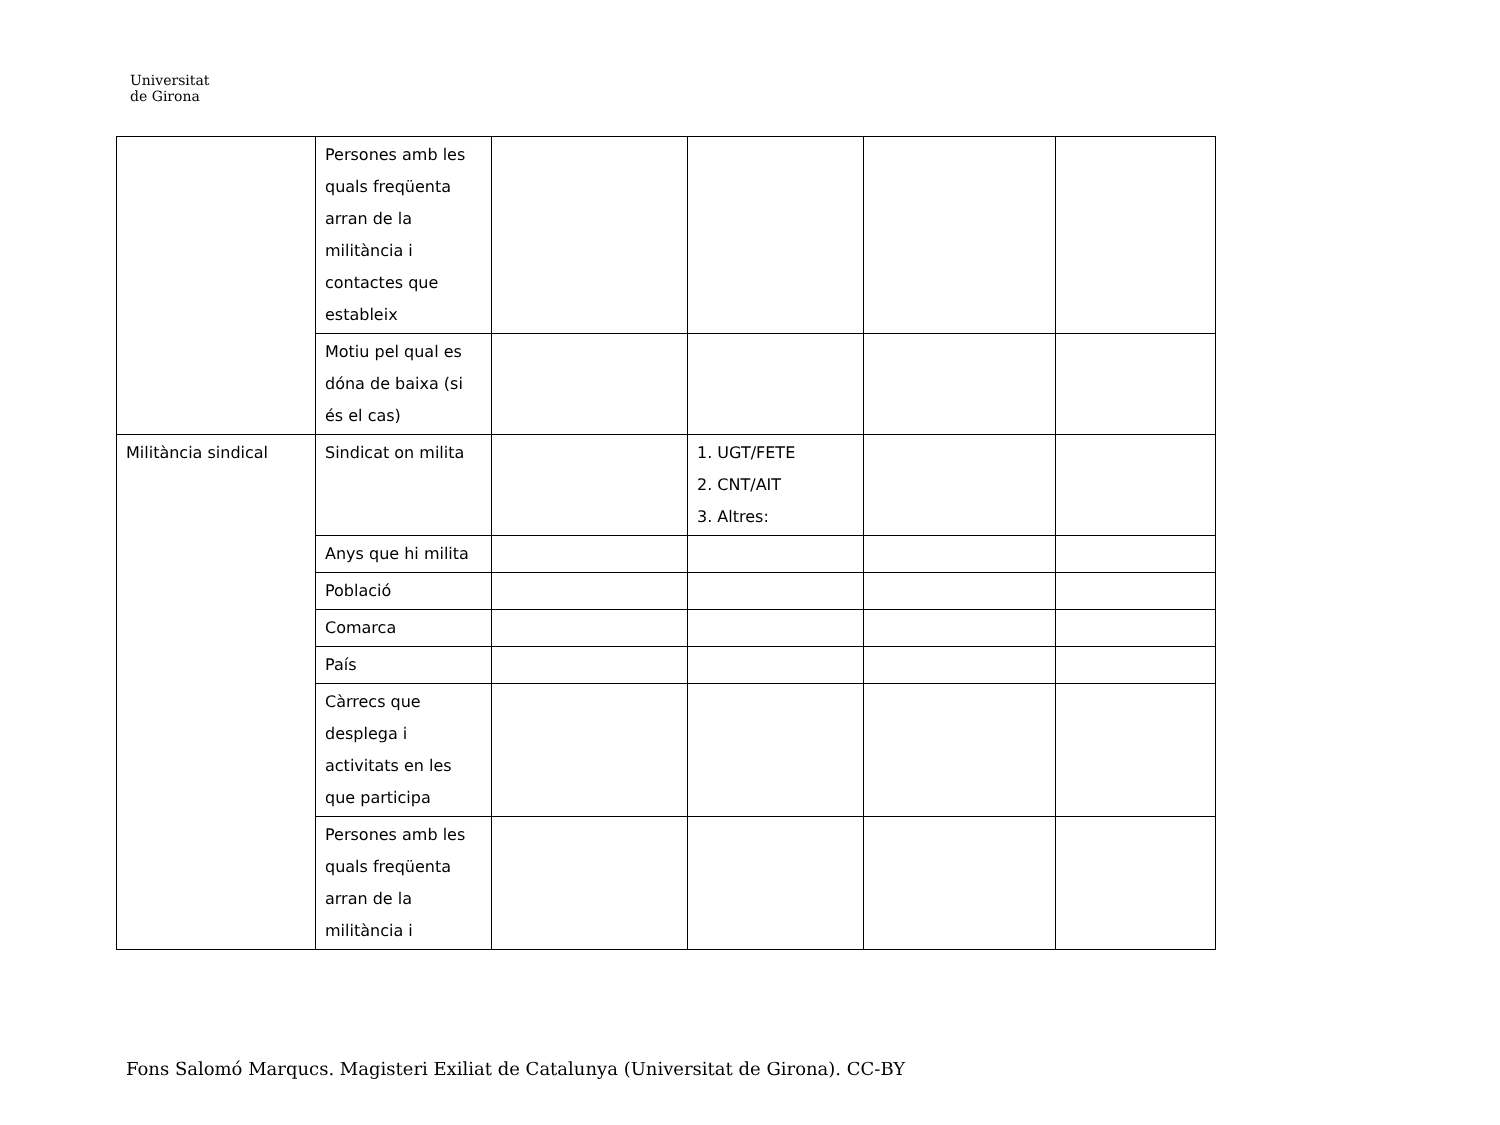Universitat
de Girona
| | Persones amb les quals freqüenta arran de la militància i contactes que estableix | | | | |
| | Motiu pel qual es dóna de baixa (si és el cas) | | | | |
| Militància sindical | Sindicat on milita | | 1. UGT/FETE 2. CNT/AIT 3. Altres: | | |
| | Anys que hi milita | | | | |
| | Població | | | | |
| | Comarca | | | | |
| | País | | | | |
| | Càrrecs que desplega i activitats en les que participa | | | | |
| | Persones amb les quals freqüenta arran de la militància i | | | | |
Fons Salomó Marqucs. Magisteri Exiliat de Catalunya (Universitat de Girona). CC-BY